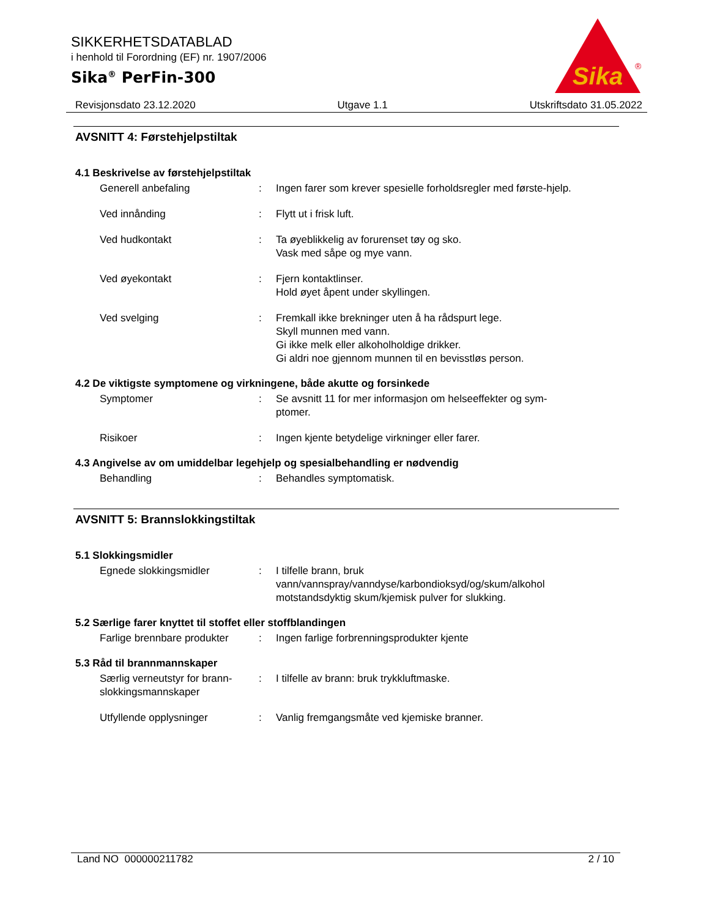SIKKERHETSDATABLAD
i henhold til Forordning (EF) nr. 1907/2006
Sika<sup>®</sup> PerFin-300
Sika
®
Revisjonsdato 23.12.2020 Utgave 1.1 Utskriftsdato 31.05.2022
AVSNITT 4: Førstehjelpstiltak
4.1 Beskrivelse av førstehjelpstiltak
Generell anbefaling : Ingen farer som krever spesielle forholdsregler med første-hjelp.
Ved innånding : Flytt ut i frisk luft.
Ved hudkontakt : Ta øyeblikkelig av forurenset tøy og sko.
Vask med såpe og mye vann.
Ved øyekontakt : Fjern kontaktlinser.
Hold øyet åpent under skyllingen.
Ved svelging : Fremkall ikke brekninger uten å ha rådspurt lege.
Skyll munnen med vann.
Gi ikke melk eller alkoholholdige drikker.
Gi aldri noe gjennom munnen til en bevisstløs person.
4.2 De viktigste symptomene og virkningene, både akutte og forsinkede
Symptomer : Se avsnitt 11 for mer informasjon om helseeffekter og sym-ptomer.
Risikoer : Ingen kjente betydelige virkninger eller farer.
4.3 Angivelse av om umiddelbar legehjelp og spesialbehandling er nødvendig
Behandling : Behandles symptomatisk.
AVSNITT 5: Brannslokkingstiltak
5.1 Slokkingsmidler
Egnede slokkingsmidler : I tilfelle brann, bruk vann/vannspray/vanndyse/karbondioksyd/og/skum/alkohol motstandsdyktig skum/kjemisk pulver for slukking.
5.2 Særlige farer knyttet til stoffet eller stoffblandingen
Farlige brennbare produkter
: Ingen farlige forbrenningsprodukter kjente
5.3 Råd til brannmannskaper
Særlig verneutstyr for brann-slokkingsmannskaper
: I tilfelle av brann: bruk trykkluftmaske.
Utfyllende opplysninger : Vanlig fremgangsmåte ved kjemiske branner.
Land NO 000000211782 2 / 10